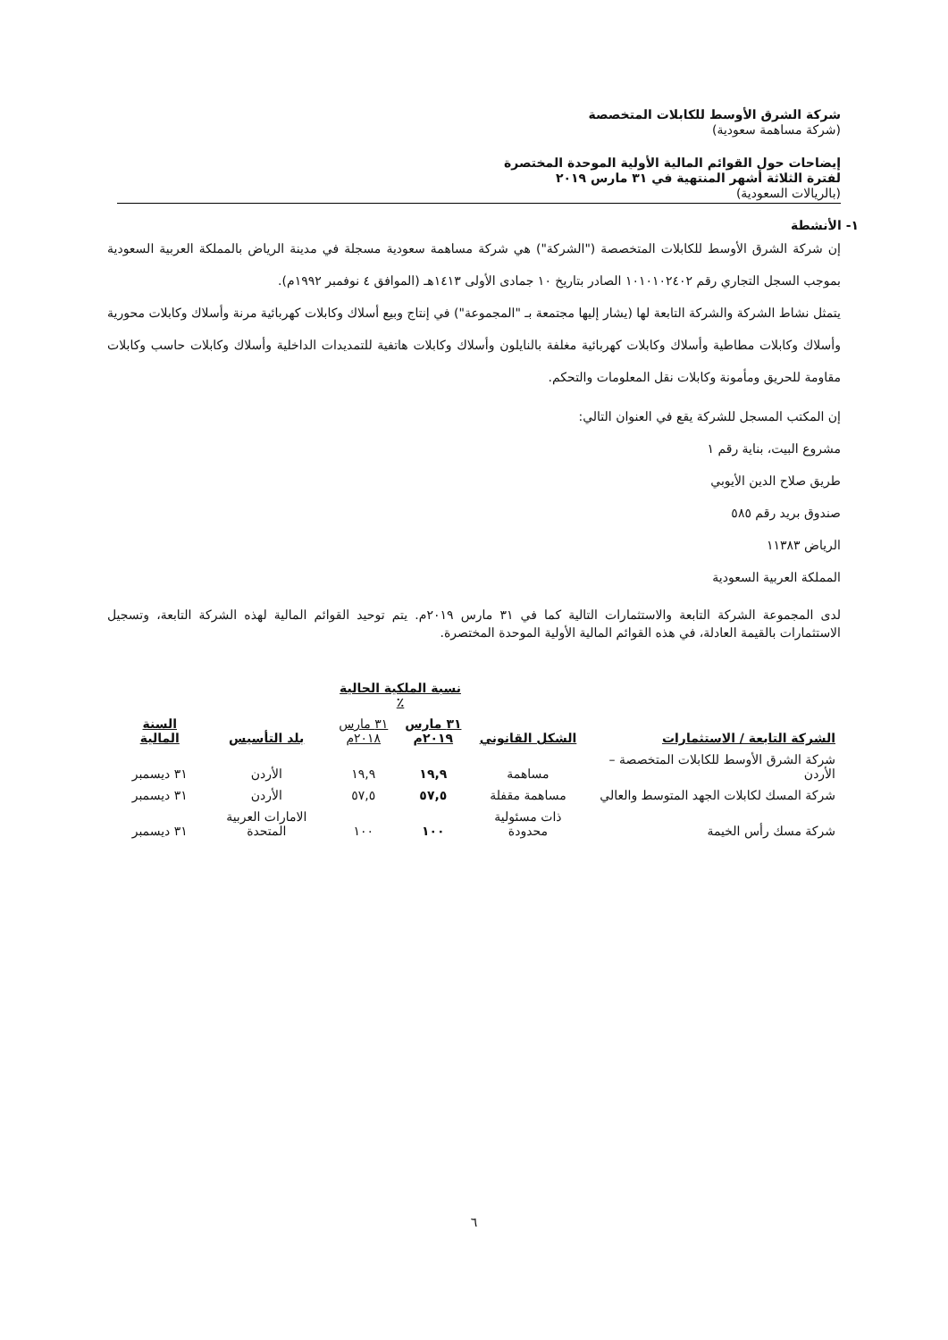شركة الشرق الأوسط للكابلات المتخصصة
(شركة مساهمة سعودية)
إيضاحات حول القوائم المالية الأولية الموحدة المختصرة
لفترة الثلاثة أشهر المنتهية في ٣١ مارس ٢٠١٩
(بالريالات السعودية)
١- الأنشطة
إن شركة الشرق الأوسط للكابلات المتخصصة ("الشركة") هي شركة مساهمة سعودية مسجلة في مدينة الرياض بالمملكة العربية السعودية بموجب السجل التجاري رقم ١٠١٠١٠٢٤٠٢ الصادر بتاريخ ١٠ جمادى الأولى ١٤١٣هـ (الموافق ٤ نوفمبر ١٩٩٢م).
يتمثل نشاط الشركة والشركة التابعة لها (يشار إليها مجتمعة بـ "المجموعة") في إنتاج وبيع أسلاك وكابلات كهربائية مرنة وأسلاك وكابلات محورية وأسلاك وكابلات مطاطية وأسلاك وكابلات كهربائية مغلفة بالنايلون وأسلاك وكابلات هاتفية للتمديدات الداخلية وأسلاك وكابلات حاسب وكابلات مقاومة للحريق ومأمونة وكابلات نقل المعلومات والتحكم.
إن المكتب المسجل للشركة يقع في العنوان التالي:
مشروع البيت، بناية رقم ١
طريق صلاح الدين الأيوبي
صندوق بريد رقم ٥٨٥
الرياض ١١٣٨٣
المملكة العربية السعودية
لدى المجموعة الشركة التابعة والاستثمارات التالية كما في ٣١ مارس ٢٠١٩م. يتم توحيد القوائم المالية لهذه الشركة التابعة، وتسجيل الاستثمارات بالقيمة العادلة، في هذه القوائم المالية الأولية الموحدة المختصرة.
| | | نسبة الملكية الحالية ٪ | | | |
| --- | --- | --- | --- | --- | --- |
| الشركة التابعة / الاستثمارات | الشكل القانوني | ٣١ مارس ٢٠١٩م | ٣١ مارس ٢٠١٨م | بلد التأسيس | السنة المالية |
| شركة الشرق الأوسط للكابلات المتخصصة – الأردن | مساهمة | ١٩,٩ | ١٩,٩ | الأردن | ٣١ ديسمبر |
| شركة المسك لكابلات الجهد المتوسط والعالي | مساهمة مقفلة | ٥٧,٥ | ٥٧,٥ | الأردن | ٣١ ديسمبر |
| شركة مسك رأس الخيمة | ذات مسئولية محدودة | ١٠٠ | ١٠٠ | الامارات العربية المتحدة | ٣١ ديسمبر |
٦